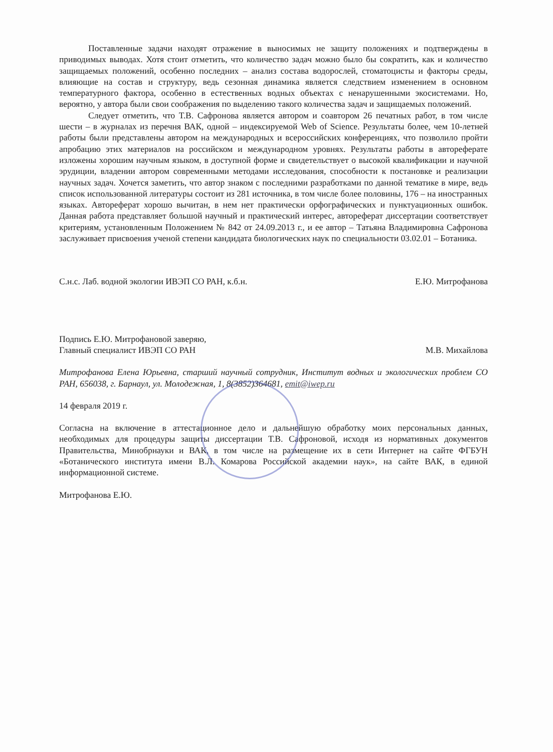Поставленные задачи находят отражение в выносимых не защиту положениях и подтверждены в приводимых выводах. Хотя стоит отметить, что количество задач можно было бы сократить, как и количество защищаемых положений, особенно последних – анализ состава водорослей, стоматоцисты и факторы среды, влияющие на состав и структуру, ведь сезонная динамика является следствием изменением в основном температурного фактора, особенно в естественных водных объектах с ненарушенными экосистемами. Но, вероятно, у автора были свои соображения по выделению такого количества задач и защищаемых положений.
Следует отметить, что Т.В. Сафронова является автором и соавтором 26 печатных работ, в том числе шести – в журналах из перечня ВАК, одной – индексируемой Web of Science. Результаты более, чем 10-летней работы были представлены автором на международных и всероссийских конференциях, что позволило пройти апробацию этих материалов на российском и международном уровнях. Результаты работы в автореферате изложены хорошим научным языком, в доступной форме и свидетельствует о высокой квалификации и научной эрудиции, владении автором современными методами исследования, способности к постановке и реализации научных задач. Хочется заметить, что автор знаком с последними разработками по данной тематике в мире, ведь список использованной литературы состоит из 281 источника, в том числе более половины, 176 – на иностранных языках. Автореферат хорошо вычитан, в нем нет практически орфографических и пунктуационных ошибок. Данная работа представляет большой научный и практический интерес, автореферат диссертации соответствует критериям, установленным Положением № 842 от 24.09.2013 г., и ее автор – Татьяна Владимировна Сафронова заслуживает присвоения ученой степени кандидата биологических наук по специальности 03.02.01 – Ботаника.
С.н.с. Лаб. водной экологии ИВЭП СО РАН, к.б.н. Е.Ю. Митрофанова
Подпись Е.Ю. Митрофановой заверяю,
Главный специалист ИВЭП СО РАН М.В. Михайлова
Митрофанова Елена Юрьевна, старший научный сотрудник, Институт водных и экологических проблем СО РАН, 656038, г. Барнаул, ул. Молодежная, 1, 8(3852)364681, emit@iwep.ru
14 февраля 2019 г.
Согласна на включение в аттестационное дело и дальнейшую обработку моих персональных данных, необходимых для процедуры защиты диссертации Т.В. Сафроновой, исходя из нормативных документов Правительства, Минобрнауки и ВАК, в том числе на размещение их в сети Интернет на сайте ФГБУН «Ботанического института имени В.Л. Комарова Российской академии наук», на сайте ВАК, в единой информационной системе.
Митрофанова Е.Ю.